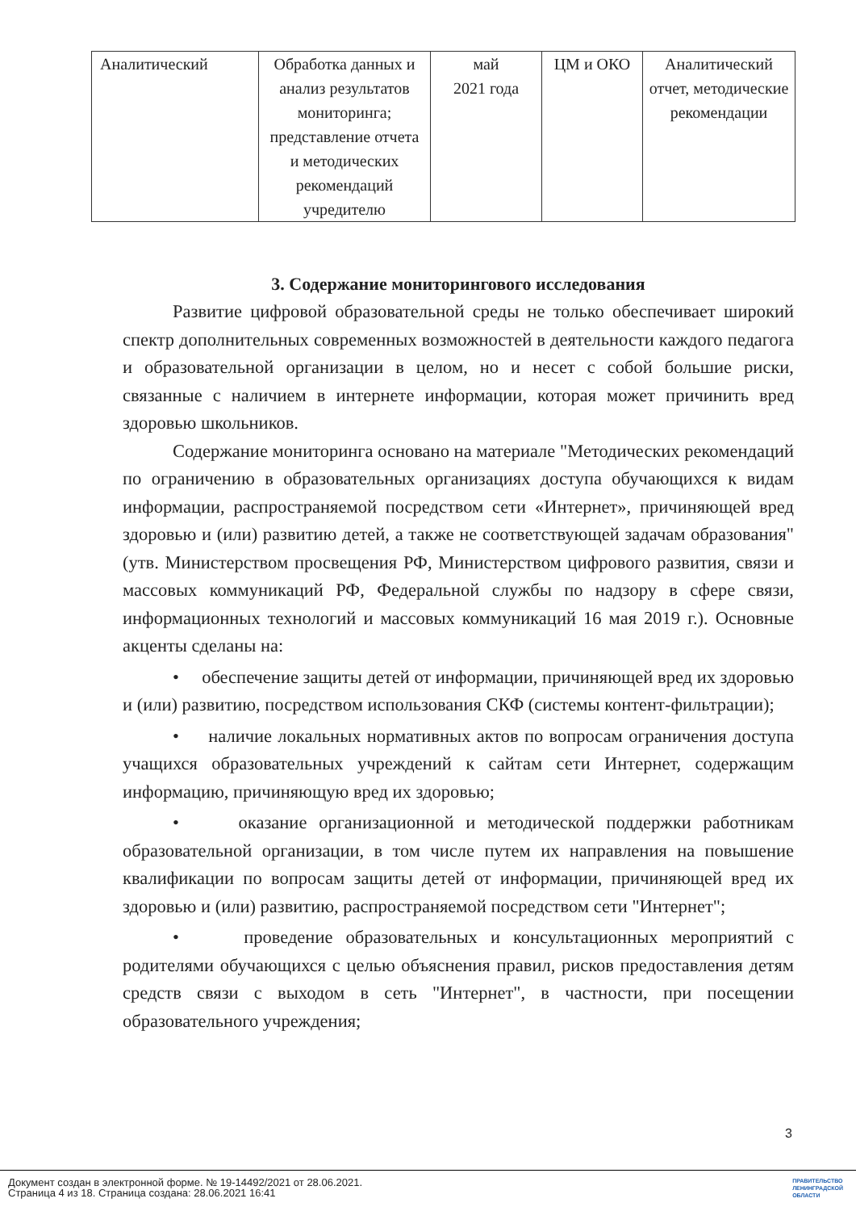| Аналитический | Обработка данных и анализ результатов мониторинга; представление отчета и методических рекомендаций учредителю | май 2021 года | ЦМ и ОКО | Аналитический отчет, методические рекомендации |
3. Содержание мониторингового исследования
Развитие цифровой образовательной среды не только обеспечивает широкий спектр дополнительных современных возможностей в деятельности каждого педагога и образовательной организации в целом, но и несет с собой большие риски, связанные с наличием в интернете информации, которая может причинить вред здоровью школьников.
Содержание мониторинга основано на материале "Методических рекомендаций по ограничению в образовательных организациях доступа обучающихся к видам информации, распространяемой посредством сети «Интернет», причиняющей вред здоровью и (или) развитию детей, а также не соответствующей задачам образования" (утв. Министерством просвещения РФ, Министерством цифрового развития, связи и массовых коммуникаций РФ, Федеральной службы по надзору в сфере связи, информационных технологий и массовых коммуникаций 16 мая 2019 г.). Основные акценты сделаны на:
• обеспечение защиты детей от информации, причиняющей вред их здоровью и (или) развитию, посредством использования СКФ (системы контент-фильтрации);
• наличие локальных нормативных актов по вопросам ограничения доступа учащихся образовательных учреждений к сайтам сети Интернет, содержащим информацию, причиняющую вред их здоровью;
• оказание организационной и методической поддержки работникам образовательной организации, в том числе путем их направления на повышение квалификации по вопросам защиты детей от информации, причиняющей вред их здоровью и (или) развитию, распространяемой посредством сети "Интернет";
• проведение образовательных и консультационных мероприятий с родителями обучающихся с целью объяснения правил, рисков предоставления детям средств связи с выходом в сеть "Интернет", в частности, при посещении образовательного учреждения;
3
Документ создан в электронной форме. № 19-14492/2021 от 28.06.2021.
Страница 4 из 18. Страница создана: 28.06.2021 16:41
ПРАВИТЕЛЬСТВО
ЛЕНИНГРАДСКОЙ
ОБЛАСТИ